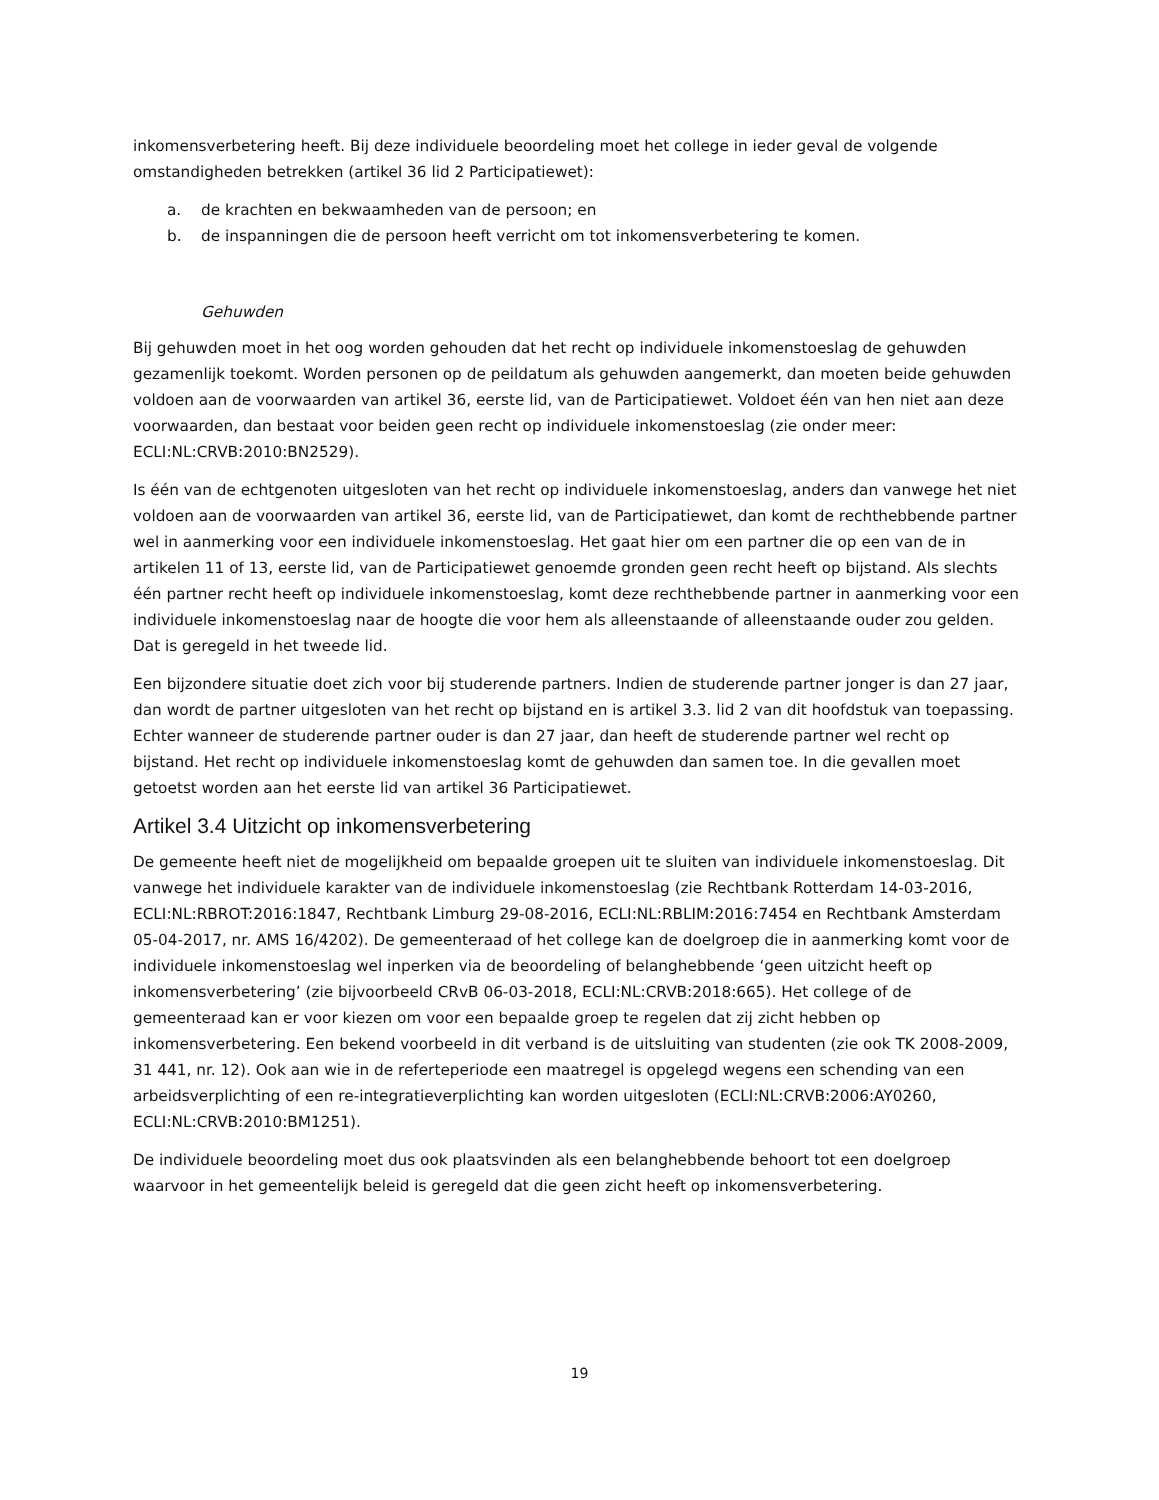inkomensverbetering heeft. Bij deze individuele beoordeling moet het college in ieder geval de volgende omstandigheden betrekken (artikel 36 lid 2 Participatiewet):
a. de krachten en bekwaamheden van de persoon; en
b. de inspanningen die de persoon heeft verricht om tot inkomensverbetering te komen.
Gehuwden
Bij gehuwden moet in het oog worden gehouden dat het recht op individuele inkomenstoeslag de gehuwden gezamenlijk toekomt. Worden personen op de peildatum als gehuwden aangemerkt, dan moeten beide gehuwden voldoen aan de voorwaarden van artikel 36, eerste lid, van de Participatiewet. Voldoet één van hen niet aan deze voorwaarden, dan bestaat voor beiden geen recht op individuele inkomenstoeslag (zie onder meer: ECLI:NL:CRVB:2010:BN2529).
Is één van de echtgenoten uitgesloten van het recht op individuele inkomenstoeslag, anders dan vanwege het niet voldoen aan de voorwaarden van artikel 36, eerste lid, van de Participatiewet, dan komt de rechthebbende partner wel in aanmerking voor een individuele inkomenstoeslag. Het gaat hier om een partner die op een van de in artikelen 11 of 13, eerste lid, van de Participatiewet genoemde gronden geen recht heeft op bijstand. Als slechts één partner recht heeft op individuele inkomenstoeslag, komt deze rechthebbende partner in aanmerking voor een individuele inkomenstoeslag naar de hoogte die voor hem als alleenstaande of alleenstaande ouder zou gelden. Dat is geregeld in het tweede lid.
Een bijzondere situatie doet zich voor bij studerende partners. Indien de studerende partner jonger is dan 27 jaar, dan wordt de partner uitgesloten van het recht op bijstand en is artikel 3.3. lid 2 van dit hoofdstuk van toepassing. Echter wanneer de studerende partner ouder is dan 27 jaar, dan heeft de studerende partner wel recht op bijstand. Het recht op individuele inkomenstoeslag komt de gehuwden dan samen toe. In die gevallen moet getoetst worden aan het eerste lid van artikel 36 Participatiewet.
Artikel 3.4 Uitzicht op inkomensverbetering
De gemeente heeft niet de mogelijkheid om bepaalde groepen uit te sluiten van individuele inkomenstoeslag. Dit vanwege het individuele karakter van de individuele inkomenstoeslag (zie Rechtbank Rotterdam 14-03-2016, ECLI:NL:RBROT:2016:1847, Rechtbank Limburg 29-08-2016, ECLI:NL:RBLIM:2016:7454 en Rechtbank Amsterdam 05-04-2017, nr. AMS 16/4202). De gemeenteraad of het college kan de doelgroep die in aanmerking komt voor de individuele inkomenstoeslag wel inperken via de beoordeling of belanghebbende ‘geen uitzicht heeft op inkomensverbetering’ (zie bijvoorbeeld CRvB 06-03-2018, ECLI:NL:CRVB:2018:665). Het college of de gemeenteraad kan er voor kiezen om voor een bepaalde groep te regelen dat zij zicht hebben op inkomensverbetering. Een bekend voorbeeld in dit verband is de uitsluiting van studenten (zie ook TK 2008-2009, 31 441, nr. 12). Ook aan wie in de referteperiode een maatregel is opgelegd wegens een schending van een arbeidsverplichting of een re-integratieverplichting kan worden uitgesloten (ECLI:NL:CRVB:2006:AY0260, ECLI:NL:CRVB:2010:BM1251).
De individuele beoordeling moet dus ook plaatsvinden als een belanghebbende behoort tot een doelgroep waarvoor in het gemeentelijk beleid is geregeld dat die geen zicht heeft op inkomensverbetering.
19